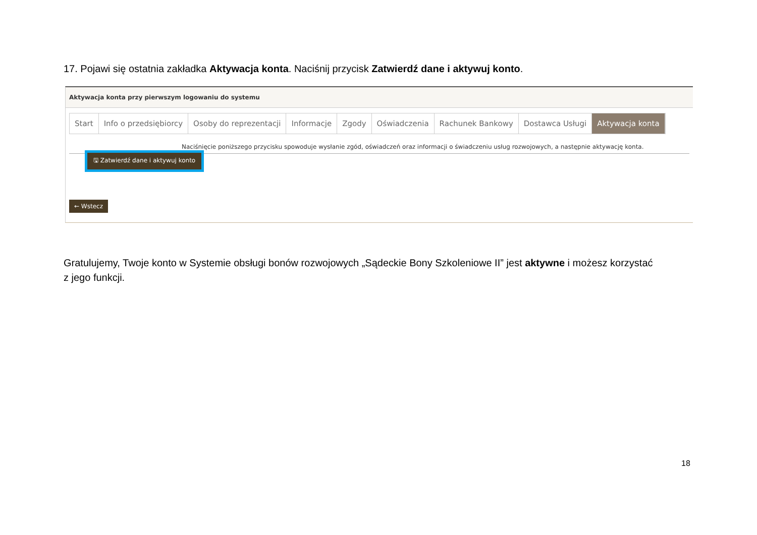17. Pojawi się ostatnia zakładka Aktywacja konta. Naciśnij przycisk Zatwierdź dane i aktywuj konto.
Aktywacja konta przy pierwszym logowaniu do systemu
Start Info o przedsiębiorcy Osoby do reprezentacji Informacje Zgody Oświadczenia Rachunek Bankowy Dostawca Usługi Aktywacja konta
Naciśnięcie poniższego przycisku spowoduje wysłanie zgód, oświadczeń oraz informacji o świadczeniu usług rozwojowych, a następnie aktywację konta.
🖫 Zatwierdź dane i aktywuj konto
← Wstecz
Gratulujemy, Twoje konto w Systemie obsługi bonów rozwojowych „Sądeckie Bony Szkoleniowe II” jest aktywne i możesz korzystać z jego funkcji.
18